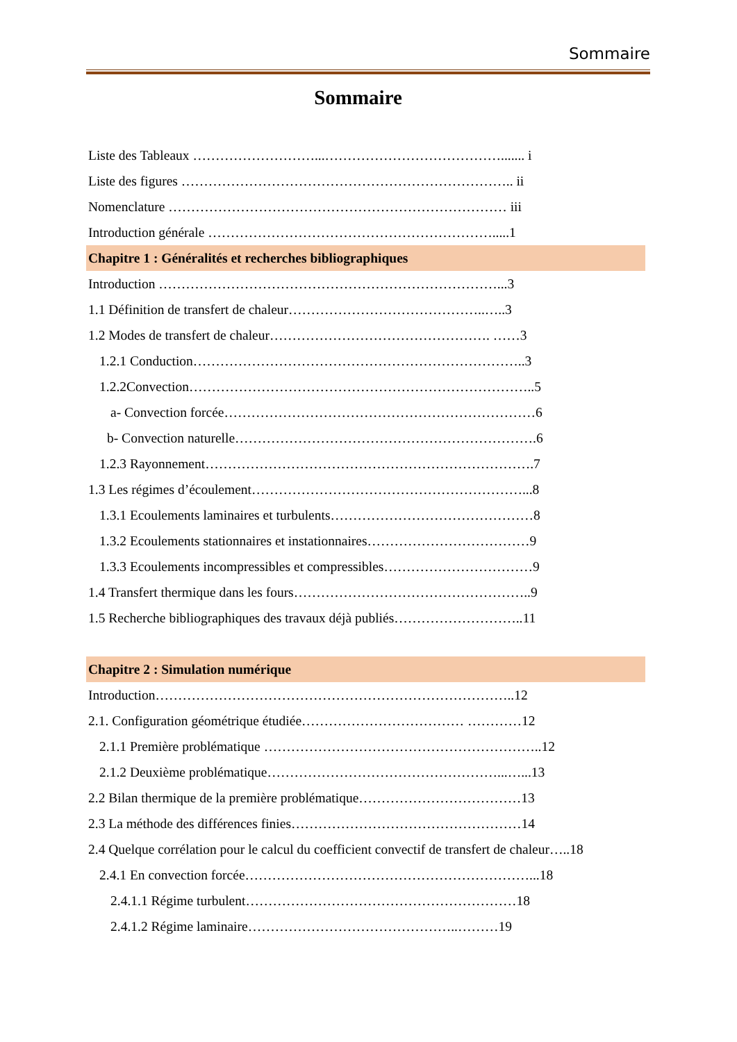Sommaire
Sommaire
Liste des Tableaux ………………………...…………………………………....... i
Liste des figures ……………………………………………………………….. ii
Nomenclature ………………………………………………………………… iii
Introduction générale ……………………………………………………….....1
Chapitre 1 : Généralités et recherches bibliographiques
Introduction …………………………………………………………………...3
1.1 Définition de transfert de chaleur……………………………………..…..3
1.2 Modes de transfert de chaleur…………………………………………. ……3
1.2.1 Conduction………………………………………………………………..3
1.2.2Convection…………………………………………………………………..5
a- Convection forcée……………………………………………………………6
b- Convection naturelle………………………………………………………….6
1.2.3 Rayonnement……………………………………………………………….7
1.3 Les régimes d’écoulement……………………………………………………...8
1.3.1 Ecoulements laminaires et turbulents………………………………………8
1.3.2 Ecoulements stationnaires et instationnaires………………………………9
1.3.3 Ecoulements incompressibles et compressibles……………………………9
1.4 Transfert thermique dans les fours……………………………………………..9
1.5 Recherche bibliographiques des travaux déjà publiés………………………..11
Chapitre 2 : Simulation numérique
Introduction……………………………………………………………………..12
2.1. Configuration géométrique étudiée……………………………… …………12
2.1.1 Première problématique ……………………………………………………..12
2.1.2 Deuxième problématique……………………………………………...…...13
2.2 Bilan thermique de la première problématique………………………………13
2.3 La méthode des différences finies……………………………………………14
2.4 Quelque corrélation pour le calcul du coefficient convectif de transfert de chaleur…..18
2.4.1 En convection forcée………………………………………………………...18
2.4.1.1 Régime turbulent……………………………………………………18
2.4.1.2 Régime laminaire………………………………………..………19